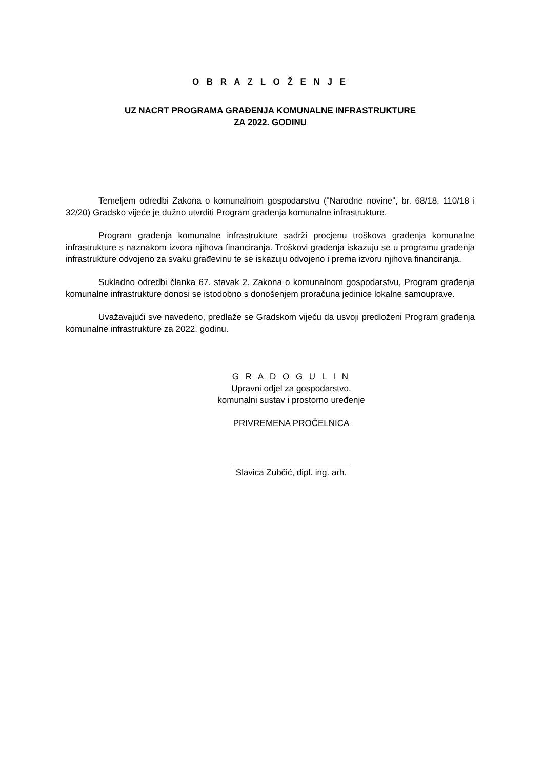O B R A Z L O Ž E N J E
UZ NACRT PROGRAMA GRAĐENJA KOMUNALNE INFRASTRUKTURE
ZA 2022. GODINU
Temeljem odredbi Zakona o komunalnom gospodarstvu ("Narodne novine", br. 68/18, 110/18 i 32/20) Gradsko vijeće je dužno utvrditi Program građenja komunalne infrastrukture.
Program građenja komunalne infrastrukture sadrži procjenu troškova građenja komunalne infrastrukture s naznakom izvora njihova financiranja. Troškovi građenja iskazuju se u programu građenja infrastrukture odvojeno za svaku građevinu te se iskazuju odvojeno i prema izvoru njihova financiranja.
Sukladno odredbi članka 67. stavak 2. Zakona o komunalnom gospodarstvu, Program građenja komunalne infrastrukture donosi se istodobno s donošenjem proračuna jedinice lokalne samouprave.
Uvažavajući sve navedeno, predlaže se Gradskom vijeću da usvoji predloženi Program građenja komunalne infrastrukture za 2022. godinu.
G R A D O G U L I N
Upravni odjel za gospodarstvo,
komunalni sustav i prostorno uređenje
PRIVREMENA PROČELNICA
Slavica Zubčić, dipl. ing. arh.